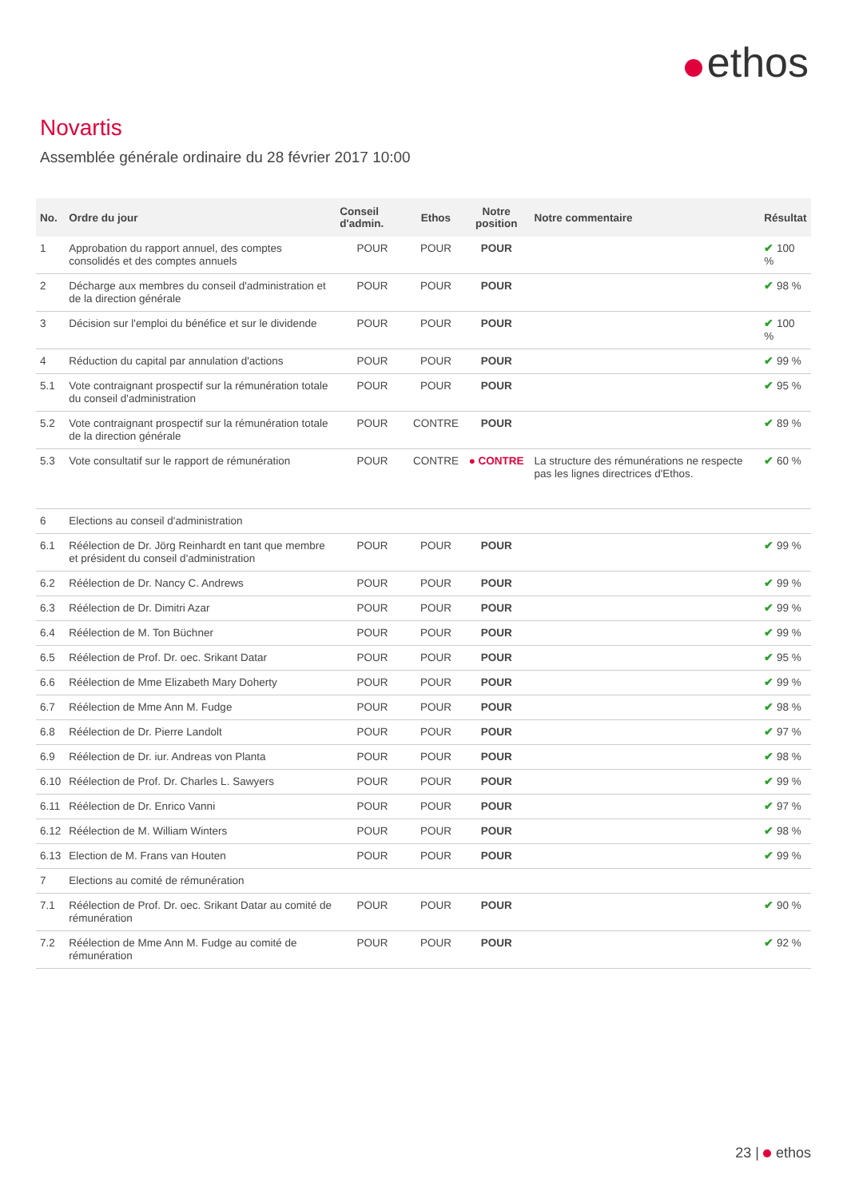ethos
Novartis
Assemblée générale ordinaire du 28 février 2017 10:00
| No. | Ordre du jour | Conseil d'admin. | Ethos | Notre position | Notre commentaire | Résultat |
| --- | --- | --- | --- | --- | --- | --- |
| 1 | Approbation du rapport annuel, des comptes consolidés et des comptes annuels | POUR | POUR | POUR | | ✔ 100 % |
| 2 | Décharge aux membres du conseil d'administration et de la direction générale | POUR | POUR | POUR | | ✔ 98 % |
| 3 | Décision sur l'emploi du bénéfice et sur le dividende | POUR | POUR | POUR | | ✔ 100 % |
| 4 | Réduction du capital par annulation d'actions | POUR | POUR | POUR | | ✔ 99 % |
| 5.1 | Vote contraignant prospectif sur la rémunération totale du conseil d'administration | POUR | POUR | POUR | | ✔ 95 % |
| 5.2 | Vote contraignant prospectif sur la rémunération totale de la direction générale | POUR | CONTRE | POUR | | ✔ 89 % |
| 5.3 | Vote consultatif sur le rapport de rémunération | POUR | CONTRE | ● CONTRE | La structure des rémunérations ne respecte pas les lignes directrices d'Ethos. | ✔ 60 % |
| 6 | Elections au conseil d'administration | | | | | |
| 6.1 | Réélection de Dr. Jörg Reinhardt en tant que membre et président du conseil d'administration | POUR | POUR | POUR | | ✔ 99 % |
| 6.2 | Réélection de Dr. Nancy C. Andrews | POUR | POUR | POUR | | ✔ 99 % |
| 6.3 | Réélection de Dr. Dimitri Azar | POUR | POUR | POUR | | ✔ 99 % |
| 6.4 | Réélection de M. Ton Büchner | POUR | POUR | POUR | | ✔ 99 % |
| 6.5 | Réélection de Prof. Dr. oec. Srikant Datar | POUR | POUR | POUR | | ✔ 95 % |
| 6.6 | Réélection de Mme Elizabeth Mary Doherty | POUR | POUR | POUR | | ✔ 99 % |
| 6.7 | Réélection de Mme Ann M. Fudge | POUR | POUR | POUR | | ✔ 98 % |
| 6.8 | Réélection de Dr. Pierre Landolt | POUR | POUR | POUR | | ✔ 97 % |
| 6.9 | Réélection de Dr. iur. Andreas von Planta | POUR | POUR | POUR | | ✔ 98 % |
| 6.10 | Réélection de Prof. Dr. Charles L. Sawyers | POUR | POUR | POUR | | ✔ 99 % |
| 6.11 | Réélection de Dr. Enrico Vanni | POUR | POUR | POUR | | ✔ 97 % |
| 6.12 | Réélection de M. William Winters | POUR | POUR | POUR | | ✔ 98 % |
| 6.13 | Election de M. Frans van Houten | POUR | POUR | POUR | | ✔ 99 % |
| 7 | Elections au comité de rémunération | | | | | |
| 7.1 | Réélection de Prof. Dr. oec. Srikant Datar au comité de rémunération | POUR | POUR | POUR | | ✔ 90 % |
| 7.2 | Réélection de Mme Ann M. Fudge au comité de rémunération | POUR | POUR | POUR | | ✔ 92 % |
23 | ethos